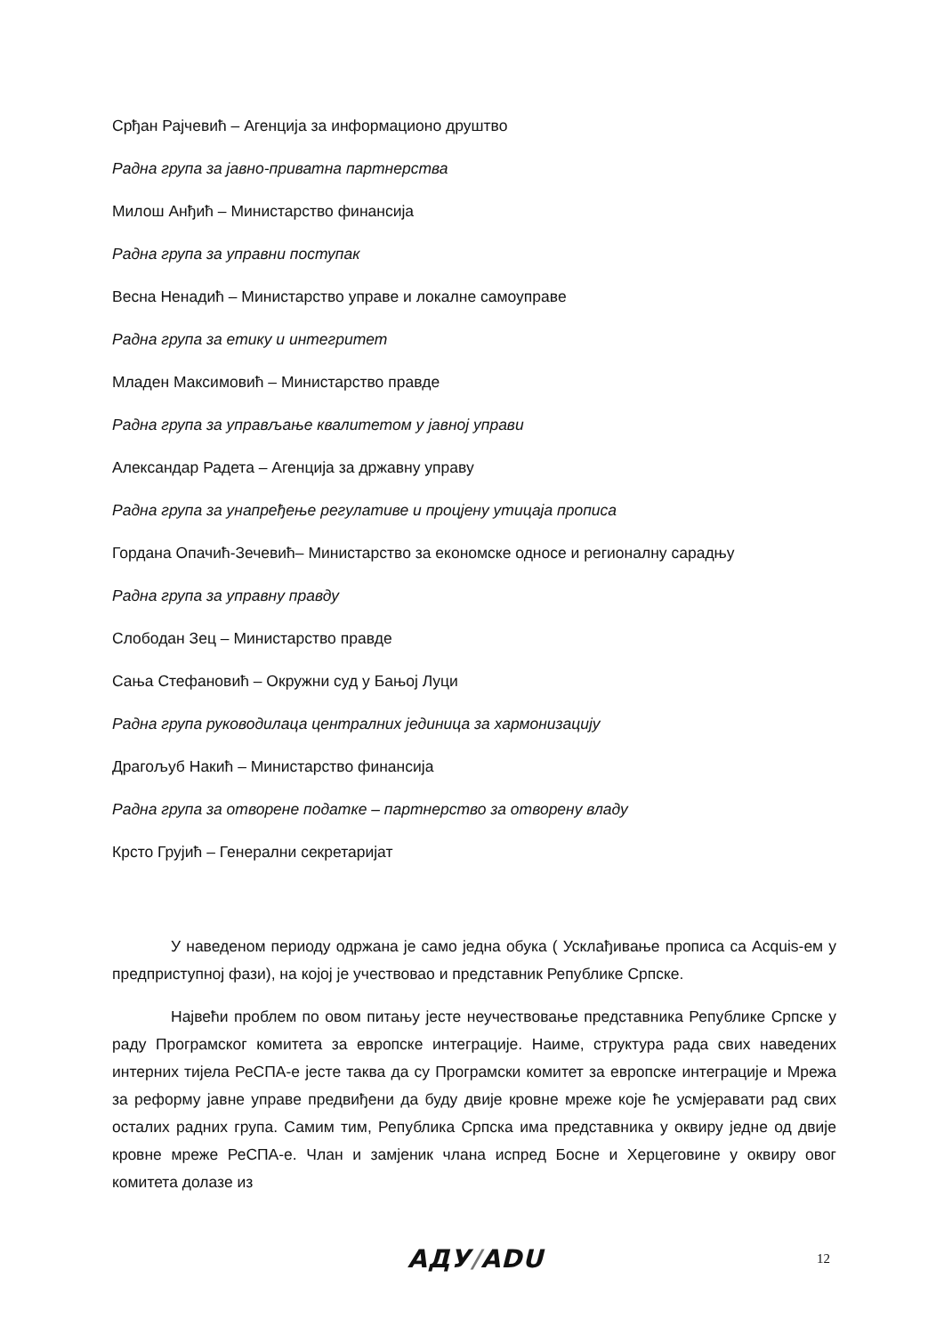Срђан Рајчевић – Агенција за информационо друштво
Радна група за јавно-приватна партнерства
Милош Анђић – Министарство финансија
Радна група за управни поступак
Весна Ненадић – Министарство управе и локалне самоуправе
Радна група за етику и интегритет
Младен Максимовић – Министарство правде
Радна група за управљање квалитетом у јавној управи
Александар Радета – Агенција за државну управу
Радна група за унапређење регулативе и процјену утицаја прописа
Гордана Опачић-Зечевић– Министарство за економске односе и регионалну сарадњу
Радна група за управну правду
Слободан Зец – Министарство правде
Сања Стефановић – Окружни суд у Бањој Луци
Радна група руководилаца централних јединица за хармонизацију
Драгољуб Накић – Министарство финансија
Радна група за отворене податке – партнерство за отворену владу
Крсто Грујић – Генерални секретаријат
У наведеном периоду одржана је само једна обука ( Усклађивање прописа са Acquis-ем у предприступној фази), на којој је учествовао и представник Републике Српске.
Највећи проблем по овом питању јесте неучествовање представника Републике Српске у раду Програмског комитета за европске интеграције. Наиме, структура рада свих наведених интерних тијела РеСПА-е јесте таква да су Програмски комитет за европске интеграције и Мрежа за реформу јавне управе предвиђени да буду двије кровне мреже које ће усмјеравати рад свих осталих радних група. Самим тим, Република Српска има представника у оквиру једне од двије кровне мреже РеСПА-е. Члан и замјеник члана испред Босне и Херцеговине у оквиру овог комитета долазе из
АДУ/ADU 12